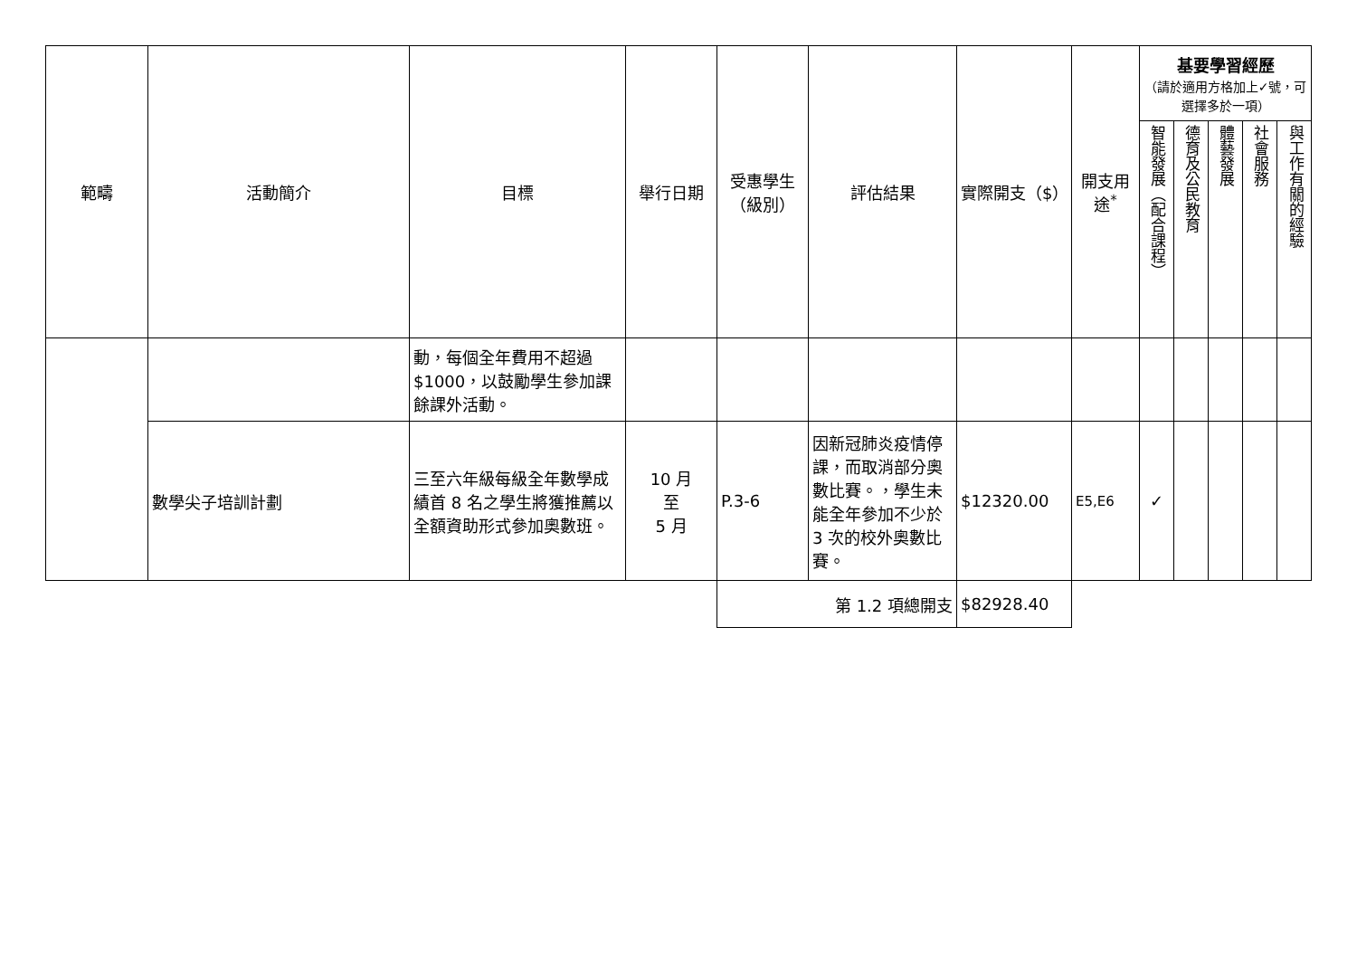| 範疇 | 活動簡介 | 目標 | 舉行日期 | 受惠學生（級別） | 評估結果 | 實際開支（$） | 開支用途<sup>*</sup> | 基要學習經歷 （請於適用方格加上✓號，可選擇多於一項） | | | | |
| --- | --- | --- | --- | --- | --- | --- | --- | --- | --- | --- | --- | --- |
| | | | | | | | | 智能發展（配合課程） | 德育及公民教育 | 體藝發展 | 社會服務 | 與工作有關的經驗 |
| | | 動，每個全年費用不超過$1000，以鼓勵學生參加課餘課外活動。 | | | | | | | | | | |
| | 數學尖子培訓計劃 | 三至六年級每級全年數學成績首 8 名之學生將獲推薦以全額資助形式參加奧數班。 | 10 月 至 5 月 | P.3-6 | 因新冠肺炎疫情停課，而取消部分奧數比賽。，學生未能全年參加不少於 3 次的校外奧數比賽。 | $12320.00 | E5,E6 | ✓ | | | | |
| | | | | 第 1.2 項總開支 | | $82928.40 | | | | | | |